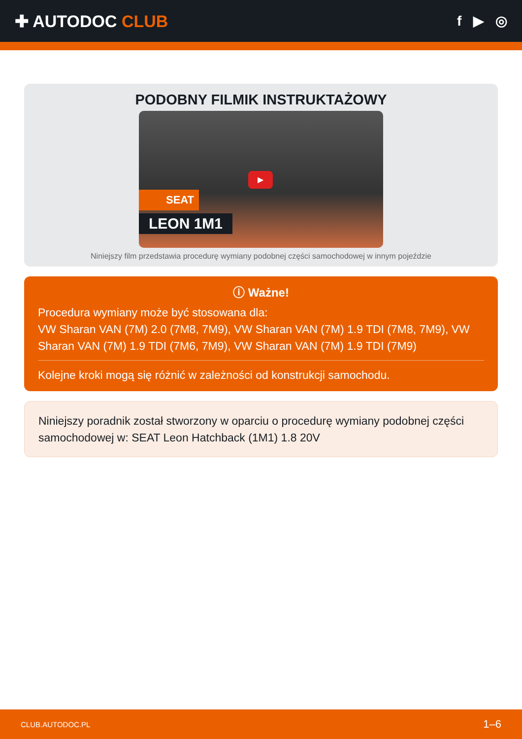✚ AUTODOC CLUB
f ▶ ◎
PODOBNY FILMIK INSTRUKTAŻOWY
▶
SEAT
LEON 1M1
Niniejszy film przedstawia procedurę wymiany podobnej części samochodowej w innym pojeździe
ⓘ Ważne!
Procedura wymiany może być stosowana dla:
VW Sharan VAN (7M) 2.0 (7M8, 7M9), VW Sharan VAN (7M) 1.9 TDI (7M8, 7M9), VW Sharan VAN (7M) 1.9 TDI (7M6, 7M9), VW Sharan VAN (7M) 1.9 TDI (7M9)
Kolejne kroki mogą się różnić w zależności od konstrukcji samochodu.
Niniejszy poradnik został stworzony w oparciu o procedurę wymiany podobnej części samochodowej w: SEAT Leon Hatchback (1M1) 1.8 20V
CLUB.AUTODOC.PL 1–6